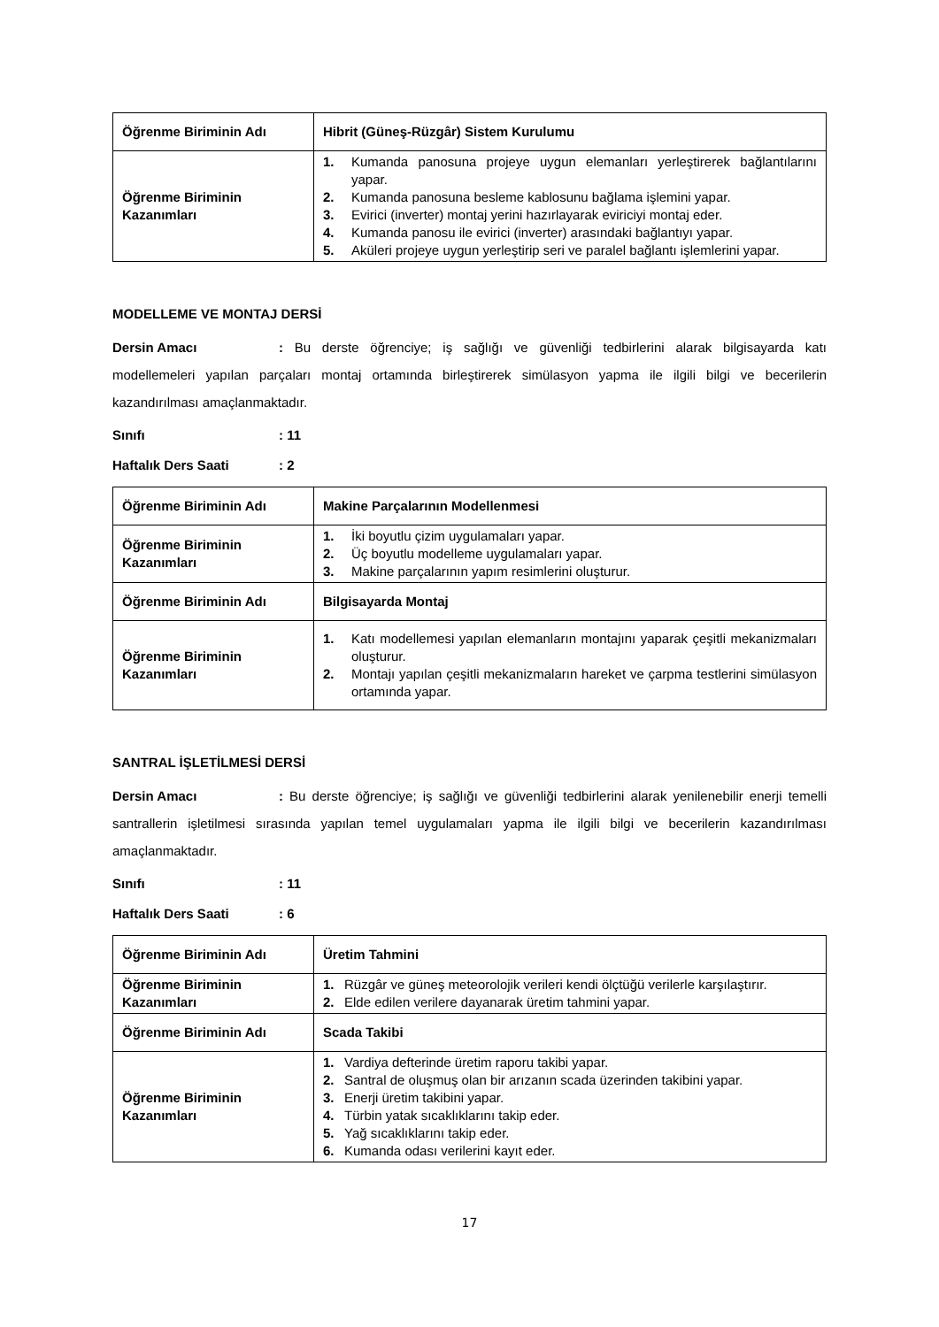| Öğrenme Biriminin Adı | Hibrit (Güneş-Rüzgâr) Sistem Kurulumu |
| Öğrenme Biriminin Kazanımları | 1. Kumanda panosuna projeye uygun elemanları yerleştirerek bağlantılarını yapar. 2. Kumanda panosuna besleme kablosunu bağlama işlemini yapar. 3. Evirici (inverter) montaj yerini hazırlayarak eviriciyi montaj eder. 4. Kumanda panosu ile evirici (inverter) arasındaki bağlantıyı yapar. 5. Aküleri projeye uygun yerleştirip seri ve paralel bağlantı işlemlerini yapar. |
MODELLEME VE MONTAJ DERSİ
Dersin Amacı: Bu derste öğrenciye; iş sağlığı ve güvenliği tedbirlerini alarak bilgisayarda katı modellemeleri yapılan parçaları montaj ortamında birleştirerek simülasyon yapma ile ilgili bilgi ve becerilerin kazandırılması amaçlanmaktadır.
Sınıfı: 11
Haftalık Ders Saati: 2
| Öğrenme Biriminin Adı | Makine Parçalarının Modellenmesi |
| Öğrenme Biriminin Kazanımları | 1. İki boyutlu çizim uygulamaları yapar. 2. Üç boyutlu modelleme uygulamaları yapar. 3. Makine parçalarının yapım resimlerini oluşturur. |
| Öğrenme Biriminin Adı | Bilgisayarda Montaj |
| Öğrenme Biriminin Kazanımları | 1. Katı modellemesi yapılan elemanların montajını yaparak çeşitli mekanizmaları oluşturur. 2. Montajı yapılan çeşitli mekanizmaların hareket ve çarpma testlerini simülasyon ortamında yapar. |
SANTRAL İŞLETİLMESİ DERSİ
Dersin Amacı: Bu derste öğrenciye; iş sağlığı ve güvenliği tedbirlerini alarak yenilenebilir enerji temelli santrallerin işletilmesi sırasında yapılan temel uygulamaları yapma ile ilgili bilgi ve becerilerin kazandırılması amaçlanmaktadır.
Sınıfı: 11
Haftalık Ders Saati: 6
| Öğrenme Biriminin Adı | Üretim Tahmini |
| Öğrenme Biriminin Kazanımları | 1. Rüzgâr ve güneş meteorolojik verileri kendi ölçtüğü verilerle karşılaştırır. 2. Elde edilen verilere dayanarak üretim tahmini yapar. |
| Öğrenme Biriminin Adı | Scada Takibi |
| Öğrenme Biriminin Kazanımları | 1. Vardiya defterinde üretim raporu takibi yapar. 2. Santral de oluşmuş olan bir arızanın scada üzerinden takibini yapar. 3. Enerji üretim takibini yapar. 4. Türbin yatak sıcaklıklarını takip eder. 5. Yağ sıcaklıklarını takip eder. 6. Kumanda odası verilerini kayıt eder. |
17